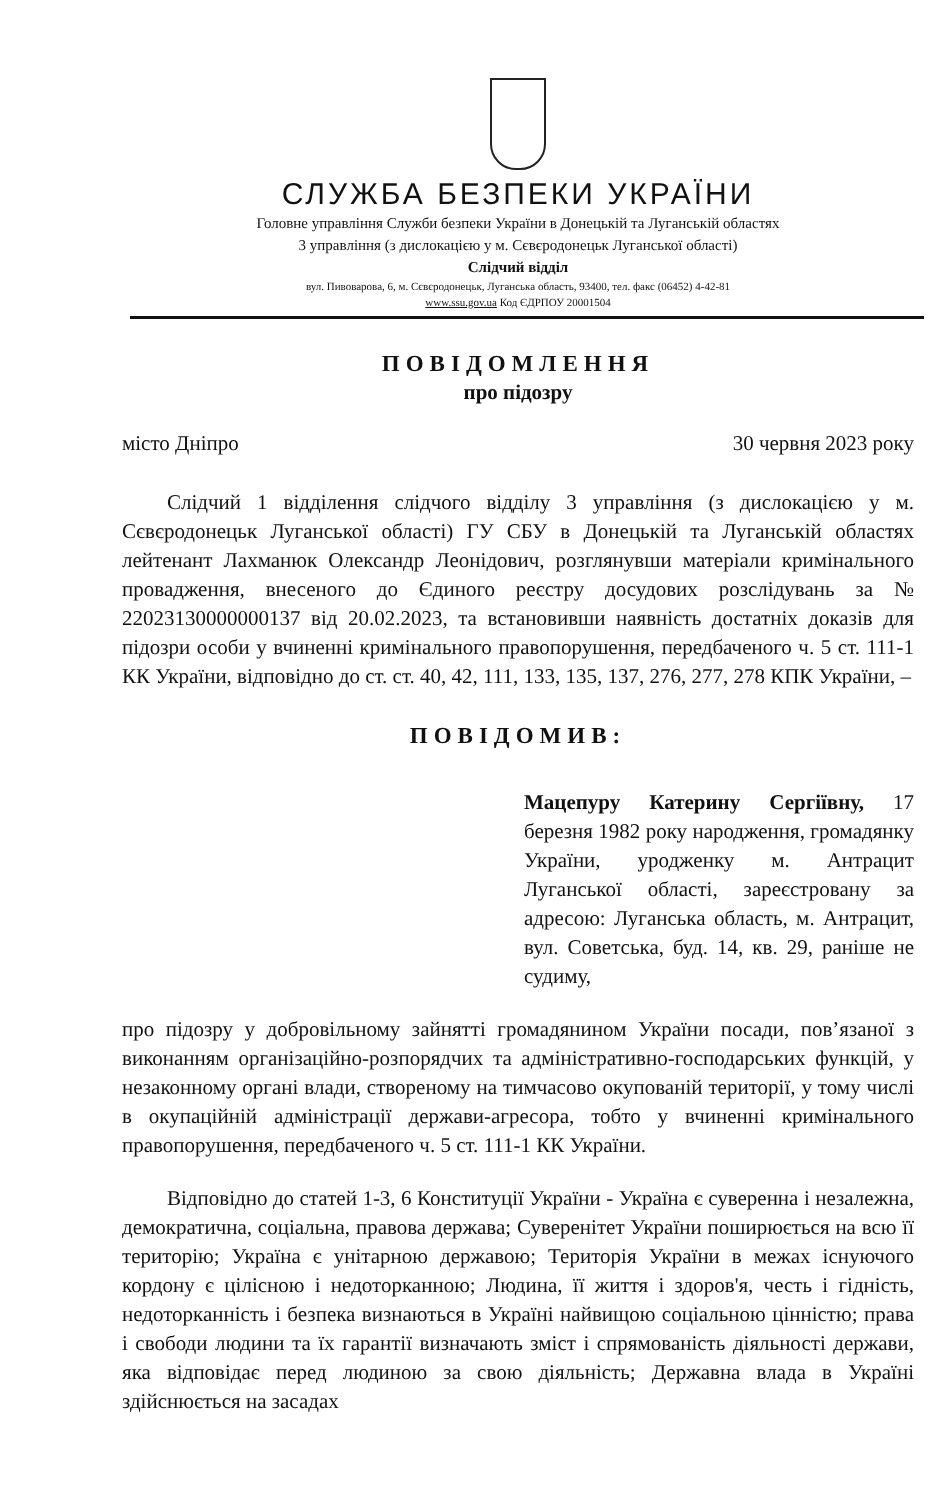СЛУЖБА БЕЗПЕКИ УКРАЇНИ
Головне управління Служби безпеки України в Донецькій та Луганській областях
3 управління (з дислокацією у м. Сєвєродонецьк Луганської області)
Слідчий відділ
вул. Пивоварова, 6, м. Сєвєродонецьк, Луганська область, 93400, тел. факс (06452) 4-42-81
www.ssu.gov.ua Код ЄДРПОУ 20001504
ПОВІДОМЛЕННЯ
про підозру
місто Дніпро 30 червня 2023 року
Слідчий 1 відділення слідчого відділу 3 управління (з дислокацією у м. Сєвєродонецьк Луганської області) ГУ СБУ в Донецькій та Луганській областях лейтенант Лахманюк Олександр Леонідович, розглянувши матеріали кримінального провадження, внесеного до Єдиного реєстру досудових розслідувань за № 22023130000000137 від 20.02.2023, та встановивши наявність достатніх доказів для підозри особи у вчиненні кримінального правопорушення, передбаченого ч. 5 ст. 111-1 КК України, відповідно до ст. ст. 40, 42, 111, 133, 135, 137, 276, 277, 278 КПК України, –
ПОВІДОМИВ:
Мацепуру Катерину Сергіївну, 17 березня 1982 року народження, громадянку України, уродженку м. Антрацит Луганської області, зареєстровану за адресою: Луганська область, м. Антрацит, вул. Советська, буд. 14, кв. 29, раніше не судиму,
про підозру у добровільному зайнятті громадянином України посади, пов’язаної з виконанням організаційно-розпорядчих та адміністративно-господарських функцій, у незаконному органі влади, створеному на тимчасово окупованій території, у тому числі в окупаційній адміністрації держави-агресора, тобто у вчиненні кримінального правопорушення, передбаченого ч. 5 ст. 111-1 КК України.
Відповідно до статей 1-3, 6 Конституції України - Україна є суверенна і незалежна, демократична, соціальна, правова держава; Суверенітет України поширюється на всю її територію; Україна є унітарною державою; Територія України в межах існуючого кордону є цілісною і недоторканною; Людина, її життя і здоров'я, честь і гідність, недоторканність і безпека визнаються в Україні найвищою соціальною цінністю; права і свободи людини та їх гарантії визначають зміст і спрямованість діяльності держави, яка відповідає перед людиною за свою діяльність; Державна влада в Україні здійснюється на засадах